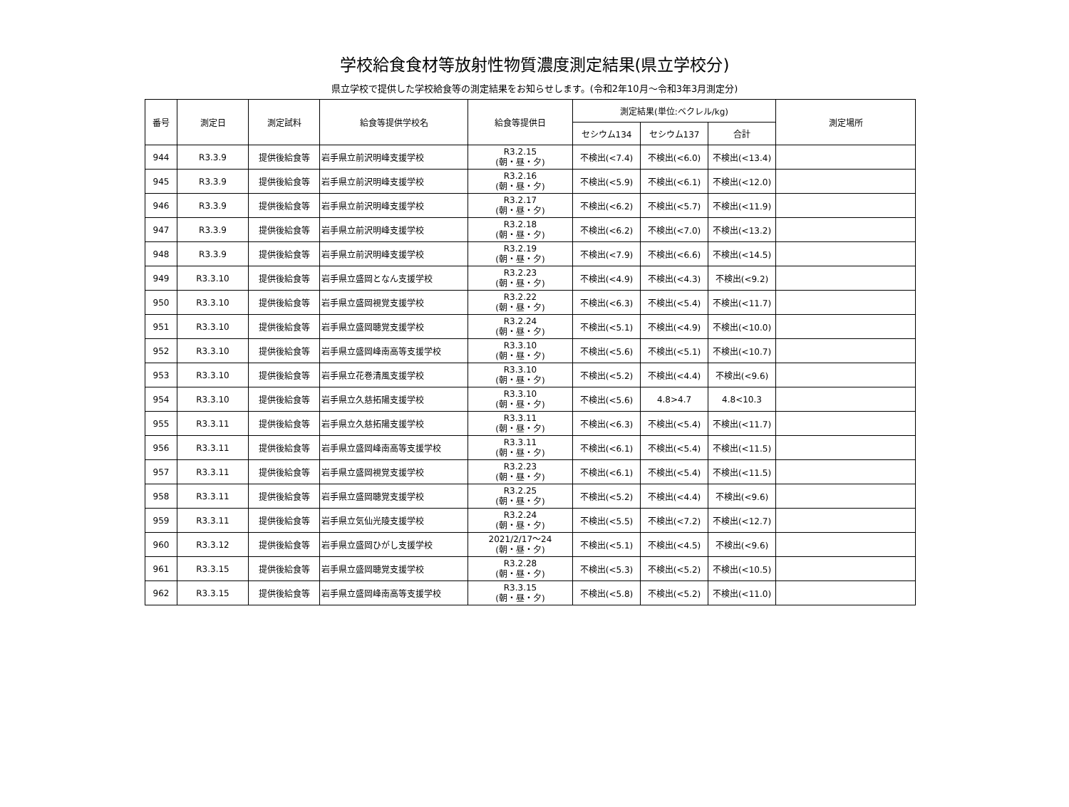学校給食食材等放射性物質濃度測定結果(県立学校分)
県立学校で提供した学校給食等の測定結果をお知らせします。(令和2年10月～令和3年3月測定分)
| 番号 | 測定日 | 測定試料 | 給食等提供学校名 | 給食等提供日 | 測定結果(単位:ベクレル/kg) | | | 測定場所 |
| --- | --- | --- | --- | --- | --- | --- | --- | --- |
| | | | | | セシウム134 | セシウム137 | 合計 | |
| 944 | R3.3.9 | 提供後給食等 | 岩手県立前沢明峰支援学校 | R3.2.15 (朝・昼・夕) | 不検出(<7.4) | 不検出(<6.0) | 不検出(<13.4) | |
| 945 | R3.3.9 | 提供後給食等 | 岩手県立前沢明峰支援学校 | R3.2.16 (朝・昼・夕) | 不検出(<5.9) | 不検出(<6.1) | 不検出(<12.0) | |
| 946 | R3.3.9 | 提供後給食等 | 岩手県立前沢明峰支援学校 | R3.2.17 (朝・昼・夕) | 不検出(<6.2) | 不検出(<5.7) | 不検出(<11.9) | |
| 947 | R3.3.9 | 提供後給食等 | 岩手県立前沢明峰支援学校 | R3.2.18 (朝・昼・夕) | 不検出(<6.2) | 不検出(<7.0) | 不検出(<13.2) | |
| 948 | R3.3.9 | 提供後給食等 | 岩手県立前沢明峰支援学校 | R3.2.19 (朝・昼・夕) | 不検出(<7.9) | 不検出(<6.6) | 不検出(<14.5) | |
| 949 | R3.3.10 | 提供後給食等 | 岩手県立盛岡となん支援学校 | R3.2.23 (朝・昼・夕) | 不検出(<4.9) | 不検出(<4.3) | 不検出(<9.2) | |
| 950 | R3.3.10 | 提供後給食等 | 岩手県立盛岡視覚支援学校 | R3.2.22 (朝・昼・夕) | 不検出(<6.3) | 不検出(<5.4) | 不検出(<11.7) | |
| 951 | R3.3.10 | 提供後給食等 | 岩手県立盛岡聴覚支援学校 | R3.2.24 (朝・昼・夕) | 不検出(<5.1) | 不検出(<4.9) | 不検出(<10.0) | |
| 952 | R3.3.10 | 提供後給食等 | 岩手県立盛岡峰南高等支援学校 | R3.3.10 (朝・昼・夕) | 不検出(<5.6) | 不検出(<5.1) | 不検出(<10.7) | |
| 953 | R3.3.10 | 提供後給食等 | 岩手県立花巻清風支援学校 | R3.3.10 (朝・昼・夕) | 不検出(<5.2) | 不検出(<4.4) | 不検出(<9.6) | |
| 954 | R3.3.10 | 提供後給食等 | 岩手県立久慈拓陽支援学校 | R3.3.10 (朝・昼・夕) | 不検出(<5.6) | 4.8>4.7 | 4.8<10.3 | |
| 955 | R3.3.11 | 提供後給食等 | 岩手県立久慈拓陽支援学校 | R3.3.11 (朝・昼・夕) | 不検出(<6.3) | 不検出(<5.4) | 不検出(<11.7) | |
| 956 | R3.3.11 | 提供後給食等 | 岩手県立盛岡峰南高等支援学校 | R3.3.11 (朝・昼・夕) | 不検出(<6.1) | 不検出(<5.4) | 不検出(<11.5) | |
| 957 | R3.3.11 | 提供後給食等 | 岩手県立盛岡視覚支援学校 | R3.2.23 (朝・昼・夕) | 不検出(<6.1) | 不検出(<5.4) | 不検出(<11.5) | |
| 958 | R3.3.11 | 提供後給食等 | 岩手県立盛岡聴覚支援学校 | R3.2.25 (朝・昼・夕) | 不検出(<5.2) | 不検出(<4.4) | 不検出(<9.6) | |
| 959 | R3.3.11 | 提供後給食等 | 岩手県立気仙光陵支援学校 | R3.2.24 (朝・昼・夕) | 不検出(<5.5) | 不検出(<7.2) | 不検出(<12.7) | |
| 960 | R3.3.12 | 提供後給食等 | 岩手県立盛岡ひがし支援学校 | 2021/2/17～24 (朝・昼・夕) | 不検出(<5.1) | 不検出(<4.5) | 不検出(<9.6) | |
| 961 | R3.3.15 | 提供後給食等 | 岩手県立盛岡聴覚支援学校 | R3.2.28 (朝・昼・夕) | 不検出(<5.3) | 不検出(<5.2) | 不検出(<10.5) | |
| 962 | R3.3.15 | 提供後給食等 | 岩手県立盛岡峰南高等支援学校 | R3.3.15 (朝・昼・夕) | 不検出(<5.8) | 不検出(<5.2) | 不検出(<11.0) | |